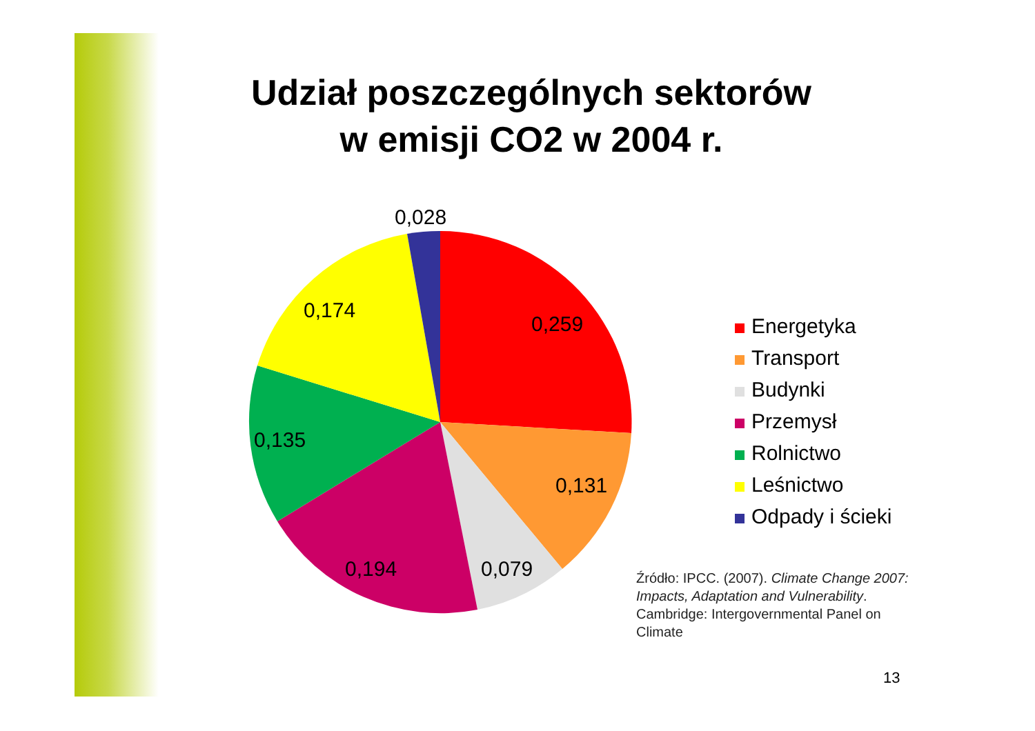Udział poszczególnych sektorów
w emisji CO2 w 2004 r.
0,028
0,174
0,259
0,135
0,131
0,194
0,079
Energetyka
Transport
Budynki
Przemysł
Rolnictwo
Leśnictwo
Odpady i ścieki
Źródło: IPCC. (2007). Climate Change 2007: Impacts, Adaptation and Vulnerability. Cambridge: Intergovernmental Panel on Climate
13